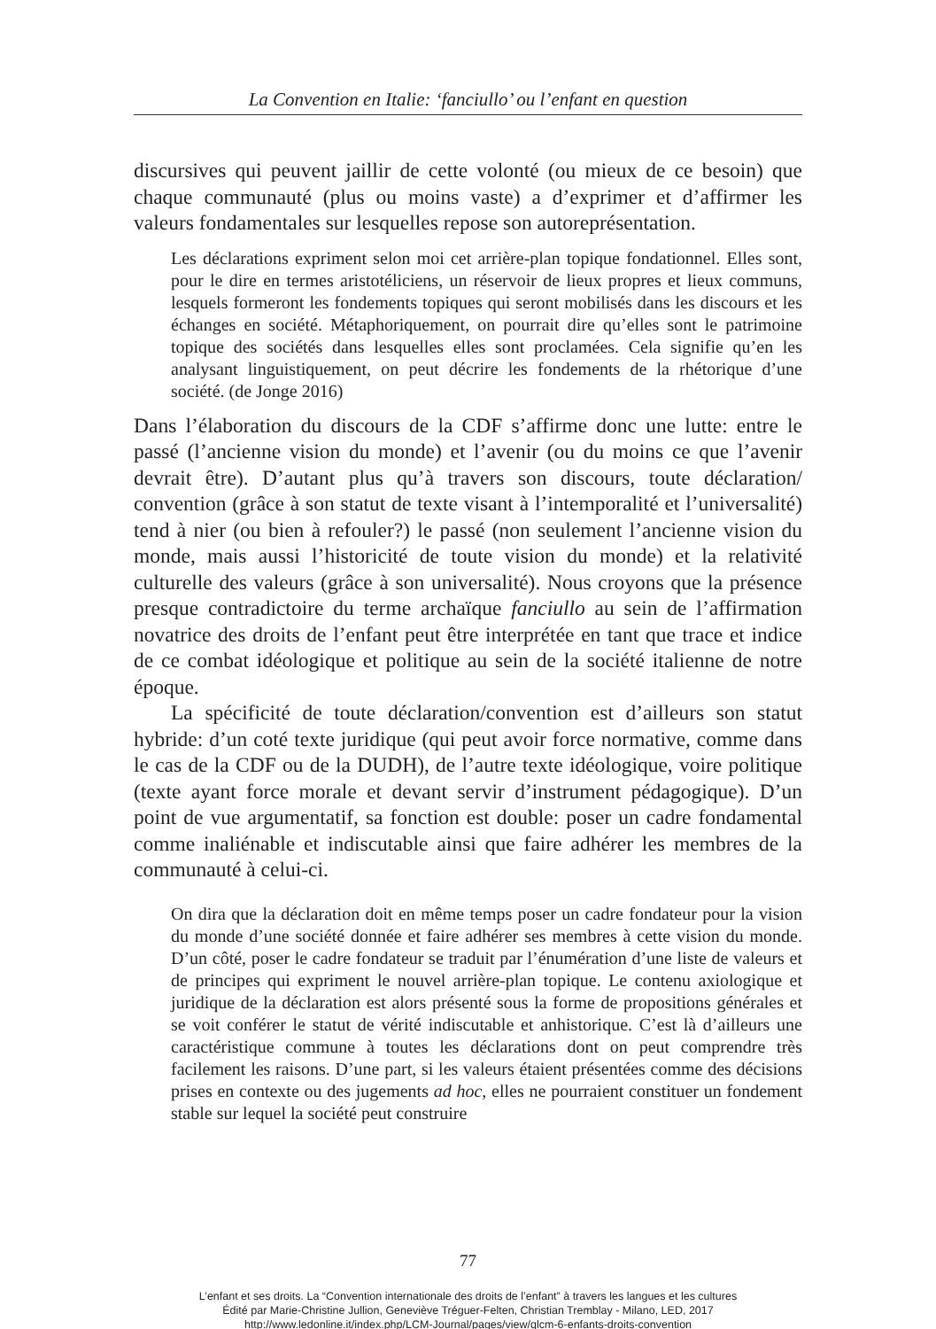La Convention en Italie: ‘fanciullo’ ou l’enfant en question
discursives qui peuvent jaillir de cette volonté (ou mieux de ce besoin) que chaque communauté (plus ou moins vaste) a d’exprimer et d’affirmer les valeurs fondamentales sur lesquelles repose son autoreprésentation.
Les déclarations expriment selon moi cet arrière-plan topique fondationnel. Elles sont, pour le dire en termes aristotéliciens, un réservoir de lieux propres et lieux communs, lesquels formeront les fondements topiques qui seront mobilisés dans les discours et les échanges en société. Métaphoriquement, on pourrait dire qu’elles sont le patrimoine topique des sociétés dans lesquelles elles sont proclamées. Cela signifie qu’en les analysant linguistiquement, on peut décrire les fondements de la rhétorique d’une société. (de Jonge 2016)
Dans l’élaboration du discours de la CDF s’affirme donc une lutte: entre le passé (l’ancienne vision du monde) et l’avenir (ou du moins ce que l’avenir devrait être). D’autant plus qu’à travers son discours, toute déclaration/ convention (grâce à son statut de texte visant à l’intemporalité et l’universalité) tend à nier (ou bien à refouler?) le passé (non seulement l’ancienne vision du monde, mais aussi l’historicité de toute vision du monde) et la relativité culturelle des valeurs (grâce à son universalité). Nous croyons que la présence presque contradictoire du terme archaïque fanciullo au sein de l’affirmation novatrice des droits de l’enfant peut être interprétée en tant que trace et indice de ce combat idéologique et politique au sein de la société italienne de notre époque.
La spécificité de toute déclaration/convention est d’ailleurs son statut hybride: d’un coté texte juridique (qui peut avoir force normative, comme dans le cas de la CDF ou de la DUDH), de l’autre texte idéologique, voire politique (texte ayant force morale et devant servir d’instrument pédagogique). D’un point de vue argumentatif, sa fonction est double: poser un cadre fondamental comme inaliénable et indiscutable ainsi que faire adhérer les membres de la communauté à celui-ci.
On dira que la déclaration doit en même temps poser un cadre fondateur pour la vision du monde d’une société donnée et faire adhérer ses membres à cette vision du monde. D’un côté, poser le cadre fondateur se traduit par l’énumération d’une liste de valeurs et de principes qui expriment le nouvel arrière-plan topique. Le contenu axiologique et juridique de la déclaration est alors présenté sous la forme de propositions générales et se voit conférer le statut de vérité indiscutable et anhistorique. C’est là d’ailleurs une caractéristique commune à toutes les déclarations dont on peut comprendre très facilement les raisons. D’une part, si les valeurs étaient présentées comme des décisions prises en contexte ou des jugements ad hoc, elles ne pourraient constituer un fondement stable sur lequel la société peut construire
77
L’enfant et ses droits. La “Convention internationale des droits de l’enfant” à travers les langues et les cultures
Édité par Marie-Christine Jullion, Geneviève Tréguer-Felten, Christian Tremblay - Milano, LED, 2017
http://www.ledonline.it/index.php/LCM-Journal/pages/view/qlcm-6-enfants-droits-convention